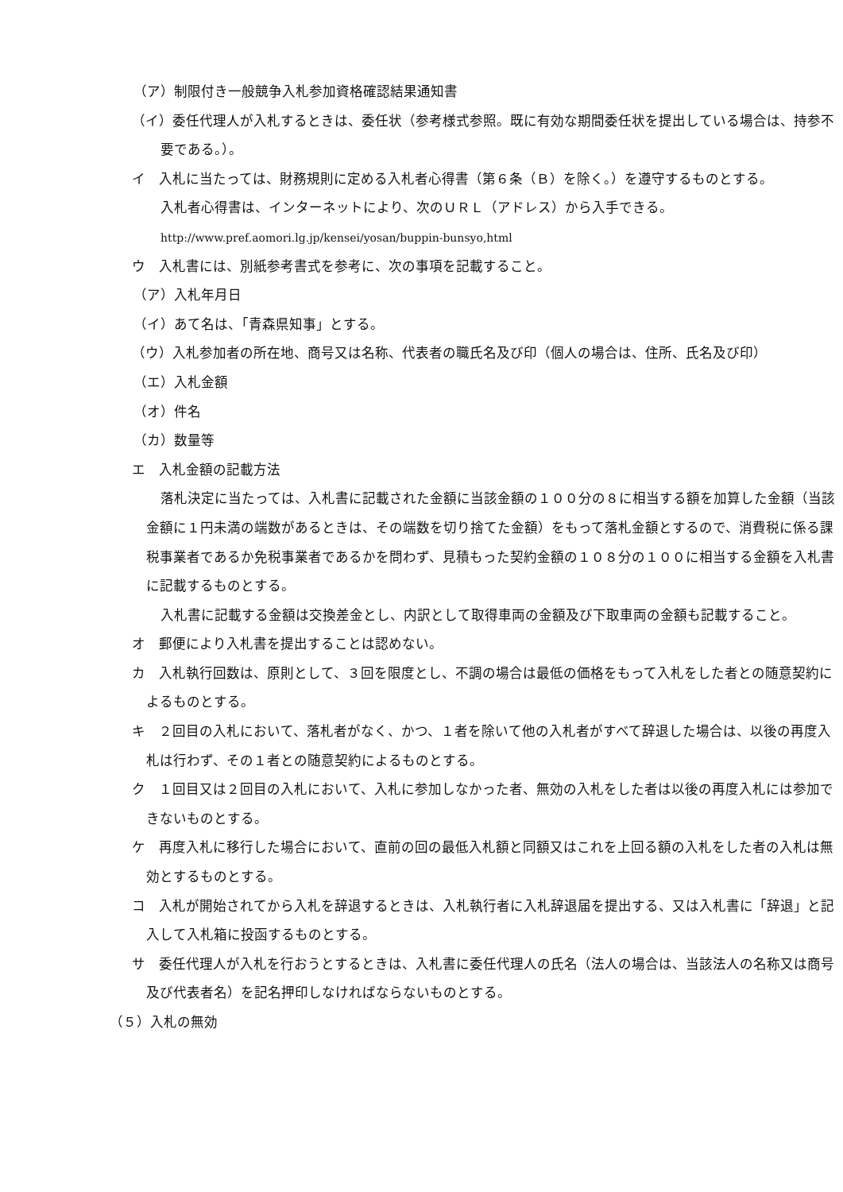（ア）制限付き一般競争入札参加資格確認結果通知書
（イ）委任代理人が入札するときは、委任状（参考様式参照。既に有効な期間委任状を提出している場合は、持参不要である。）。
イ　入札に当たっては、財務規則に定める入札者心得書（第６条（Ｂ）を除く。）を遵守するものとする。
入札者心得書は、インターネットにより、次のＵＲＬ（アドレス）から入手できる。
http://www.pref.aomori.lg.jp/kensei/yosan/buppin-bunsyo,html
ウ　入札書には、別紙参考書式を参考に、次の事項を記載すること。
（ア）入札年月日
（イ）あて名は、「青森県知事」とする。
（ウ）入札参加者の所在地、商号又は名称、代表者の職氏名及び印（個人の場合は、住所、氏名及び印）
（エ）入札金額
（オ）件名
（カ）数量等
エ　入札金額の記載方法
落札決定に当たっては、入札書に記載された金額に当該金額の１００分の８に相当する額を加算した金額（当該金額に１円未満の端数があるときは、その端数を切り捨てた金額）をもって落札金額とするので、消費税に係る課税事業者であるか免税事業者であるかを問わず、見積もった契約金額の１０８分の１００に相当する金額を入札書に記載するものとする。
入札書に記載する金額は交換差金とし、内訳として取得車両の金額及び下取車両の金額も記載すること。
オ　郵便により入札書を提出することは認めない。
カ　入札執行回数は、原則として、３回を限度とし、不調の場合は最低の価格をもって入札をした者との随意契約によるものとする。
キ　２回目の入札において、落札者がなく、かつ、１者を除いて他の入札者がすべて辞退した場合は、以後の再度入札は行わず、その１者との随意契約によるものとする。
ク　１回目又は２回目の入札において、入札に参加しなかった者、無効の入札をした者は以後の再度入札には参加できないものとする。
ケ　再度入札に移行した場合において、直前の回の最低入札額と同額又はこれを上回る額の入札をした者の入札は無効とするものとする。
コ　入札が開始されてから入札を辞退するときは、入札執行者に入札辞退届を提出する、又は入札書に「辞退」と記入して入札箱に投函するものとする。
サ　委任代理人が入札を行おうとするときは、入札書に委任代理人の氏名（法人の場合は、当該法人の名称又は商号及び代表者名）を記名押印しなければならないものとする。
（５）入札の無効